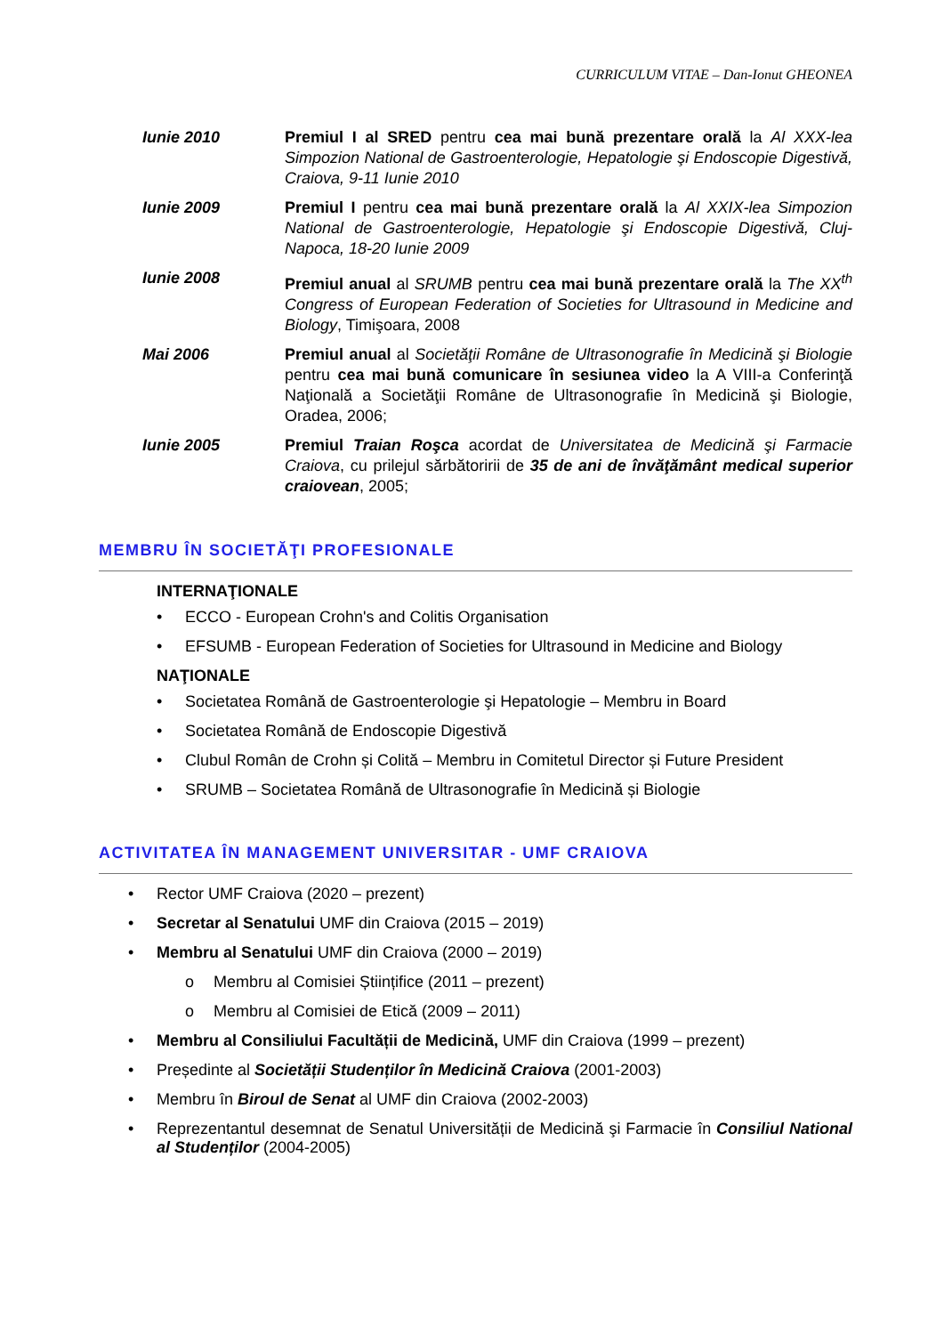CURRICULUM VITAE – Dan-Ionut GHEONEA
Iunie 2010 Premiul I al SRED pentru cea mai bună prezentare orală la Al XXX-lea Simpozion National de Gastroenterologie, Hepatologie şi Endoscopie Digestivă, Craiova, 9-11 Iunie 2010
Iunie 2009 Premiul I pentru cea mai bună prezentare orală la Al XXIX-lea Simpozion National de Gastroenterologie, Hepatologie şi Endoscopie Digestivă, Cluj-Napoca, 18-20 Iunie 2009
Iunie 2008 Premiul anual al SRUMB pentru cea mai bună prezentare orală la The XX<sup>th</sup> Congress of European Federation of Societies for Ultrasound in Medicine and Biology, Timişoara, 2008
Mai 2006 Premiul anual al Societăţii Române de Ultrasonografie în Medicină şi Biologie pentru cea mai bună comunicare în sesiunea video la A VIII-a Conferinţă Naţională a Societăţii Române de Ultrasonografie în Medicină şi Biologie, Oradea, 2006;
Iunie 2005 Premiul Traian Roşca acordat de Universitatea de Medicină şi Farmacie Craiova, cu prilejul sărbătoririi de 35 de ani de învăţământ medical superior craiovean, 2005;
MEMBRU ÎN SOCIETĂŢI PROFESIONALE
INTERNAŢIONALE
• ECCO - European Crohn's and Colitis Organisation
• EFSUMB - European Federation of Societies for Ultrasound in Medicine and Biology
NAŢIONALE
• Societatea Română de Gastroenterologie şi Hepatologie – Membru in Board
• Societatea Română de Endoscopie Digestivă
• Clubul Român de Crohn și Colită – Membru in Comitetul Director și Future President
• SRUMB – Societatea Română de Ultrasonografie în Medicină și Biologie
ACTIVITATEA ÎN MANAGEMENT UNIVERSITAR - UMF CRAIOVA
• Rector UMF Craiova (2020 – prezent)
• Secretar al Senatului UMF din Craiova (2015 – 2019)
• Membru al Senatului UMF din Craiova (2000 – 2019)
o Membru al Comisiei Științifice (2011 – prezent)
o Membru al Comisiei de Etică (2009 – 2011)
• Membru al Consiliului Facultății de Medicină, UMF din Craiova (1999 – prezent)
• Președinte al Societății Studenților în Medicină Craiova (2001-2003)
• Membru în Biroul de Senat al UMF din Craiova (2002-2003)
• Reprezentantul desemnat de Senatul Universității de Medicină şi Farmacie în Consiliul National al Studenților (2004-2005)